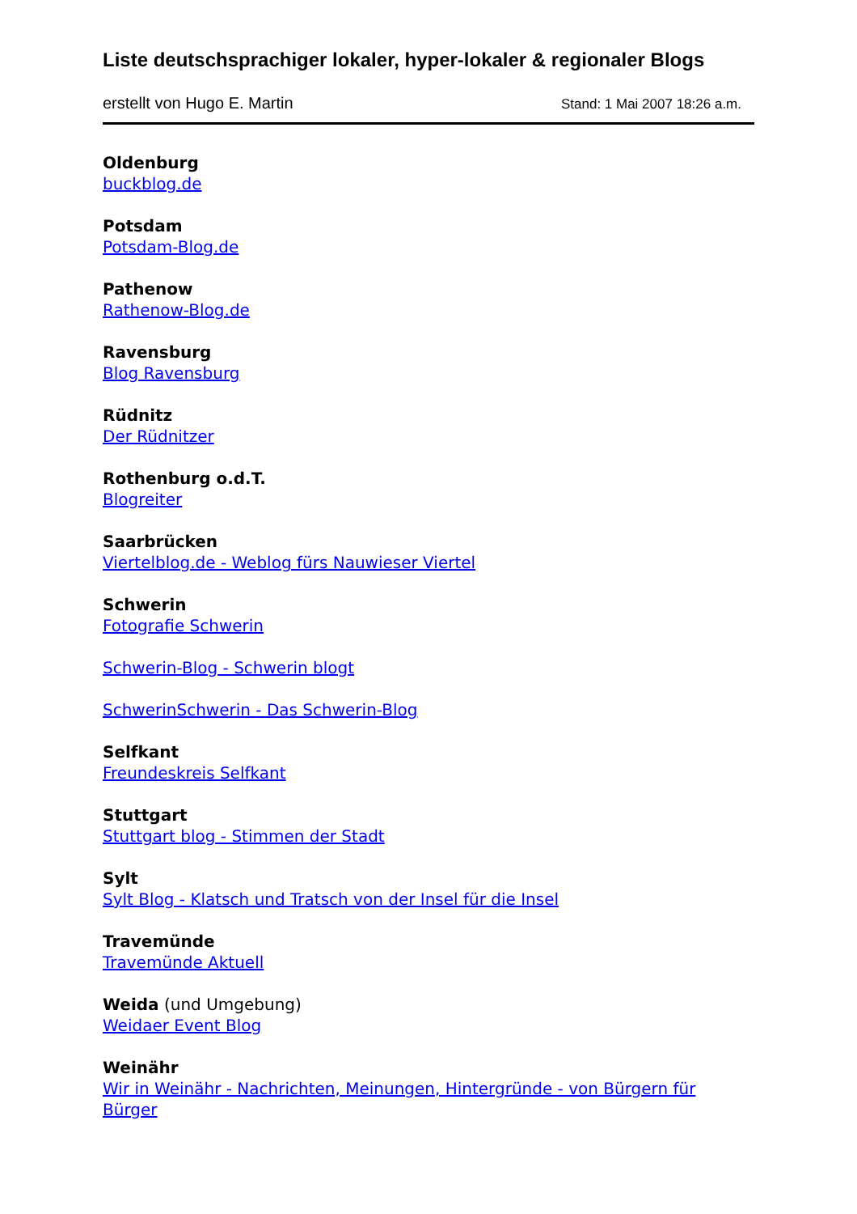Liste deutschsprachiger lokaler, hyper-lokaler & regionaler Blogs
erstellt von Hugo E. Martin Stand: 1 Mai 2007 18:26 a.m.
Oldenburg
buckblog.de
Potsdam
Potsdam-Blog.de
Pathenow
Rathenow-Blog.de
Ravensburg
Blog Ravensburg
Rüdnitz
Der Rüdnitzer
Rothenburg o.d.T.
Blogreiter
Saarbrücken
Viertelblog.de - Weblog fürs Nauwieser Viertel
Schwerin
Fotografie Schwerin
Schwerin-Blog - Schwerin blogt
SchwerinSchwerin - Das Schwerin-Blog
Selfkant
Freundeskreis Selfkant
Stuttgart
Stuttgart blog - Stimmen der Stadt
Sylt
Sylt Blog - Klatsch und Tratsch von der Insel für die Insel
Travemünde
Travemünde Aktuell
Weida (und Umgebung)
Weidaer Event Blog
Weinähr
Wir in Weinähr - Nachrichten, Meinungen, Hintergründe - von Bürgern für Bürger